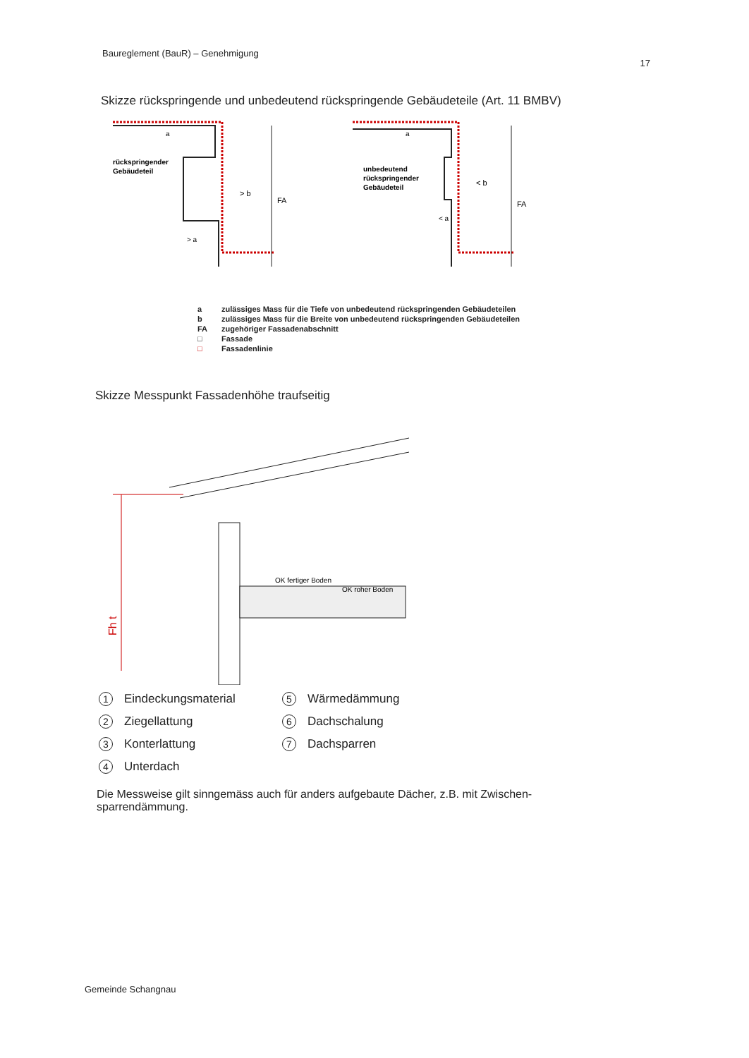Baureglement (BauR) – Genehmigung 17
Skizze rückspringende und unbedeutend rückspringende Gebäudeteile (Art. 11 BMBV)
rückspringender
Gebäudeteil
> b
FA
> a
a
unbedeutend
rückspringender
Gebäudeteil
< b
FA
< a
a
a zulässiges Mass für die Tiefe von unbedeutend rückspringenden Gebäudeteilen
b zulässiges Mass für die Breite von unbedeutend rückspringenden Gebäudeteilen
FA zugehöriger Fassadenabschnitt
□ Fassade
□ Fassadenlinie
Skizze Messpunkt Fassadenhöhe traufseitig
Fh t
OK fertiger Boden
OK roher Boden
1 Eindeckungsmaterial
5 Wärmedämmung
2 Ziegellattung
6 Dachschalung
3 Konterlattung
7 Dachsparren
4 Unterdach
Die Messweise gilt sinngemäss auch für anders aufgebaute Dächer, z.B. mit Zwischen-sparrendämmung.
Gemeinde Schangnau